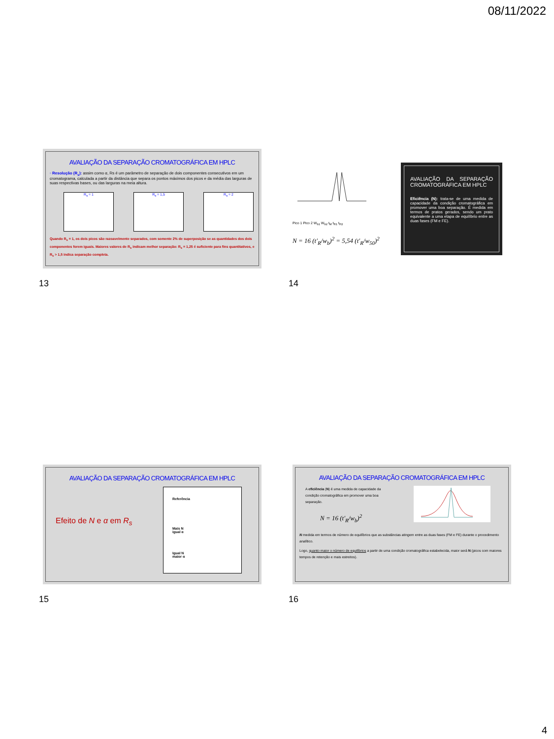08/11/2022
AVALIAÇÃO DA SEPARAÇÃO CROMATOGRÁFICA EM HPLC
◦ Resolução (R<sub>s</sub>): assim como α, Rs é um parâmetro de separação de dois componentes consecutivos em um cromatograma, calculada a partir da distância que separa os pontos máximos dos picos e da média das larguras de suas respectivas bases, ou das larguras na meia altura.
R<sub>s</sub> = 1 R<sub>s</sub> = 1,5 R<sub>s</sub> = 2
Quando R<sub>s</sub> = 1, os dois picos são razoavelmente separados, com somente 2% de superposição se as quantidades dos dois componentes forem iguais. Maiores valores de R<sub>s</sub> indicam melhor separação: R<sub>s</sub> = 1,25 é suficiente para fins quantitativos, e R<sub>s</sub> > 1,5 indica separação completa.
13
Pico 1 Pico 2 W<sub>b1</sub> W<sub>b2</sub> t<sub>M</sub> t<sub>R1</sub> t<sub>R2</sub>
N = 16 (t′<sub>R</sub>/w<sub>b</sub>)<sup>2</sup> = 5,54 (t′<sub>R</sub>/w<sub>50</sub>)<sup>2</sup>
AVALIAÇÃO DA SEPARAÇÃO CROMATOGRÁFICA EM HPLC
Eficiência (N): trata-se de uma medida de capacidade da condição cromatográfica em promover uma boa separação. É medida em termos de pratos gerados, sendo um prato equivalente a uma etapa de equilíbrio entre as duas fases (FM e FE).
14
AVALIAÇÃO DA SEPARAÇÃO CROMATOGRÁFICA EM HPLC
Efeito de N e α em R<sub>s</sub>
Referência
Mais N
igual α
Igual N
maior α
15
AVALIAÇÃO DA SEPARAÇÃO CROMATOGRÁFICA EM HPLC
A eficiência (N) é uma medida de capacidade da condição cromatográfica em promover uma boa separação.
N = 16 (t′<sub>R</sub>/w<sub>b</sub>)<sup>2</sup>
N medida em termos de número de equilíbrios que as substâncias atingem entre as duas fases (FM e FE) durante o procedimento analítico.
Logo, quanto maior o número de equilíbrios a partir de uma condição cromatográfica estabelecida, maior será N (picos com maiores tempos de retenção e mais estreitos).
16
4